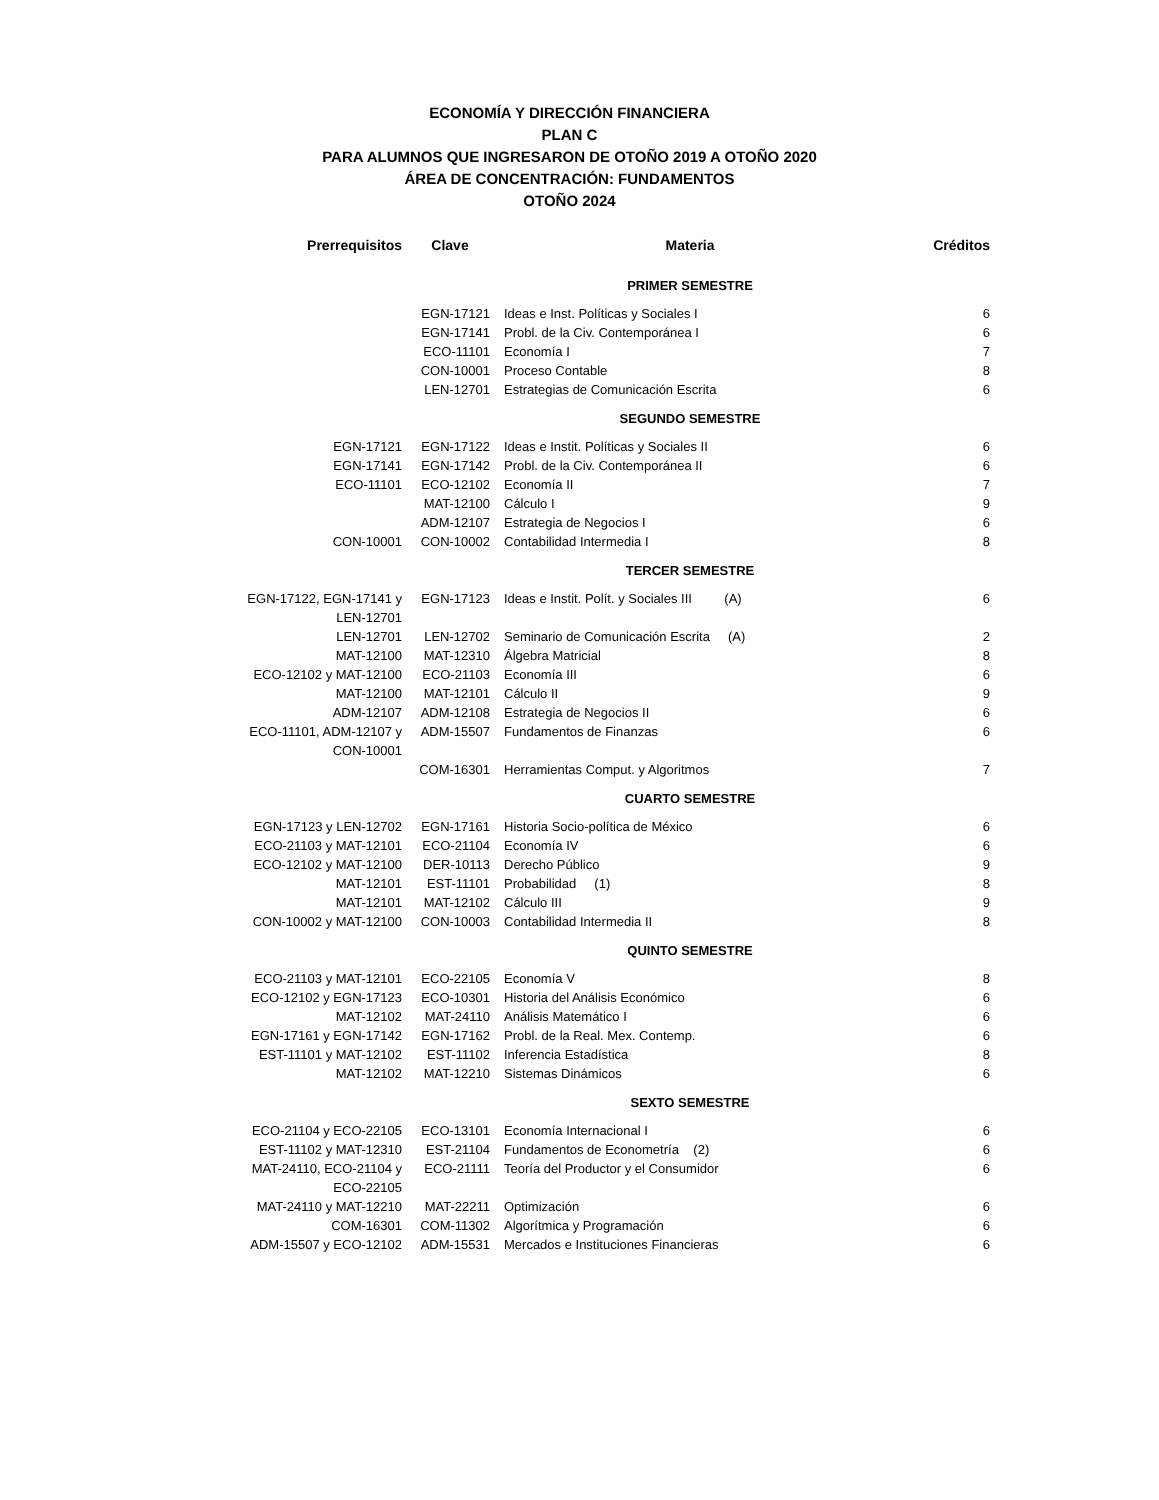ECONOMÍA Y DIRECCIÓN FINANCIERA
PLAN C
PARA ALUMNOS QUE INGRESARON DE OTOÑO 2019 A OTOÑO 2020
ÁREA DE CONCENTRACIÓN: FUNDAMENTOS
OTOÑO 2024
| Prerrequisitos | Clave | Materia | | Créditos |
| --- | --- | --- | --- | --- |
| | | PRIMER SEMESTRE | | |
| | EGN-17121 | Ideas e Inst. Políticas y Sociales I | | 6 |
| | EGN-17141 | Probl. de la Civ. Contemporánea I | | 6 |
| | ECO-11101 | Economía I | | 7 |
| | CON-10001 | Proceso Contable | | 8 |
| | LEN-12701 | Estrategias de Comunicación Escrita | | 6 |
| | | SEGUNDO SEMESTRE | | |
| EGN-17121 | EGN-17122 | Ideas e Instit. Políticas y Sociales II | | 6 |
| EGN-17141 | EGN-17142 | Probl. de la Civ. Contemporánea II | | 6 |
| ECO-11101 | ECO-12102 | Economía II | | 7 |
| | MAT-12100 | Cálculo I | | 9 |
| | ADM-12107 | Estrategia de Negocios I | | 6 |
| CON-10001 | CON-10002 | Contabilidad Intermedia I | | 8 |
| | | TERCER SEMESTRE | | |
| EGN-17122, EGN-17141 y LEN-12701 | EGN-17123 | Ideas e Instit. Polít. y Sociales III (A) | | 6 |
| LEN-12701 | LEN-12702 | Seminario de Comunicación Escrita (A) | | 2 |
| MAT-12100 | MAT-12310 | Álgebra Matricial | | 8 |
| ECO-12102 y MAT-12100 | ECO-21103 | Economía III | | 6 |
| MAT-12100 | MAT-12101 | Cálculo II | | 9 |
| ADM-12107 | ADM-12108 | Estrategia de Negocios II | | 6 |
| ECO-11101, ADM-12107 y CON-10001 | ADM-15507 | Fundamentos de Finanzas | | 6 |
| | COM-16301 | Herramientas Comput. y Algoritmos | | 7 |
| | | CUARTO SEMESTRE | | |
| EGN-17123 y LEN-12702 | EGN-17161 | Historia Socio-política de México | | 6 |
| ECO-21103 y MAT-12101 | ECO-21104 | Economía IV | | 6 |
| ECO-12102 y MAT-12100 | DER-10113 | Derecho Público | | 9 |
| MAT-12101 | EST-11101 | Probabilidad (1) | | 8 |
| MAT-12101 | MAT-12102 | Cálculo III | | 9 |
| CON-10002 y MAT-12100 | CON-10003 | Contabilidad Intermedia II | | 8 |
| | | QUINTO SEMESTRE | | |
| ECO-21103 y MAT-12101 | ECO-22105 | Economía V | | 8 |
| ECO-12102 y EGN-17123 | ECO-10301 | Historia del Análisis Económico | | 6 |
| MAT-12102 | MAT-24110 | Análisis Matemático I | | 6 |
| EGN-17161 y EGN-17142 | EGN-17162 | Probl. de la Real. Mex. Contemp. | | 6 |
| EST-11101 y MAT-12102 | EST-11102 | Inferencia Estadística | | 8 |
| MAT-12102 | MAT-12210 | Sistemas Dinámicos | | 6 |
| | | SEXTO SEMESTRE | | |
| ECO-21104 y ECO-22105 | ECO-13101 | Economía Internacional I | | 6 |
| EST-11102 y MAT-12310 | EST-21104 | Fundamentos de Econometría (2) | | 6 |
| MAT-24110, ECO-21104 y ECO-22105 | ECO-21111 | Teoría del Productor y el Consumidor | | 6 |
| MAT-24110 y MAT-12210 | MAT-22211 | Optimización | | 6 |
| COM-16301 | COM-11302 | Algorítmica y Programación | | 6 |
| ADM-15507 y ECO-12102 | ADM-15531 | Mercados e Instituciones Financieras | | 6 |